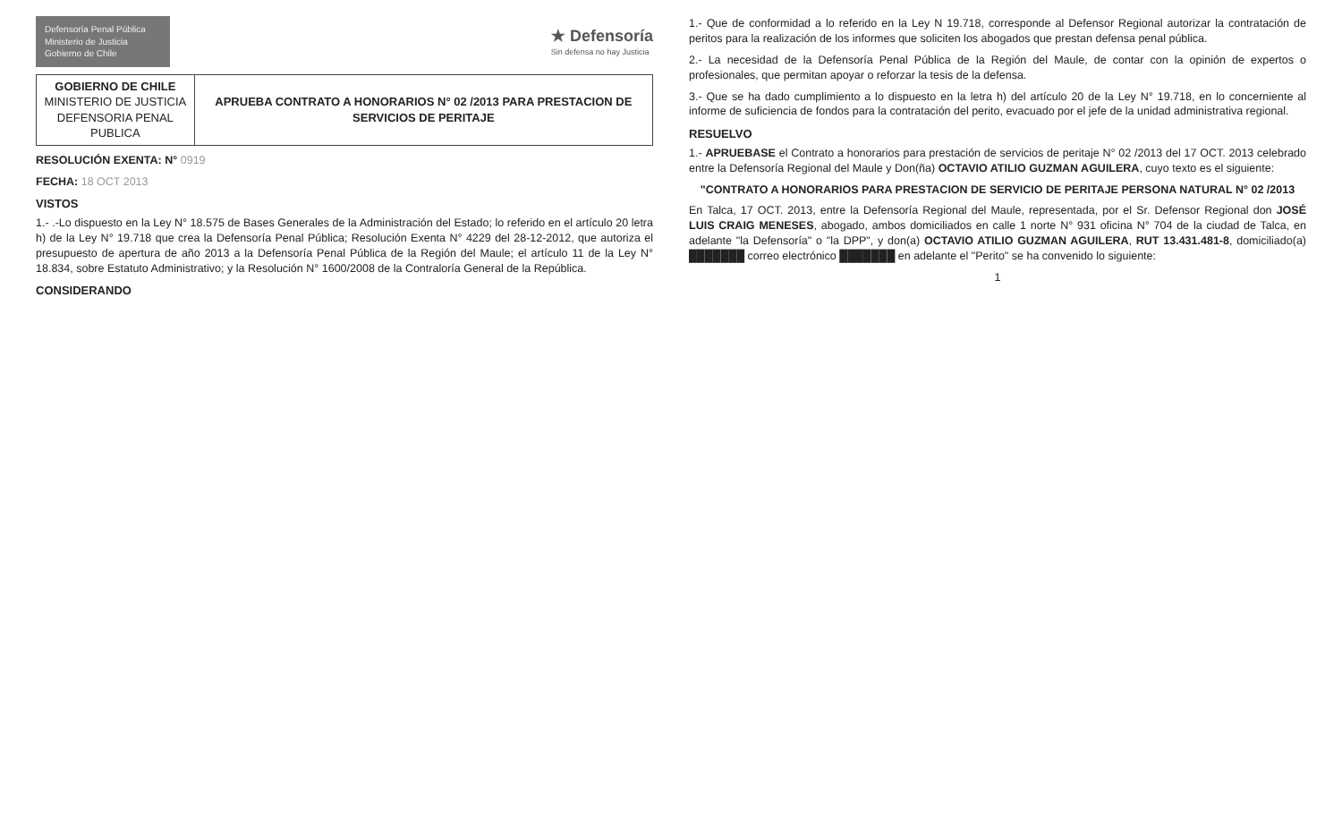Defensoría Penal Pública
Ministerio de Justicia
Gobierno de Chile
★ Defensoría
Sin defensa no hay Justicia
| GOBIERNO DE CHILE MINISTERIO DE JUSTICIA DEFENSORIA PENAL PUBLICA | APRUEBA CONTRATO A HONORARIOS N° 02 /2013 PARA PRESTACION DE SERVICIOS DE PERITAJE |
RESOLUCIÓN EXENTA: N° 0919
FECHA: 18 OCT 2013
VISTOS
1.- .-Lo dispuesto en la Ley N° 18.575 de Bases Generales de la Administración del Estado; lo referido en el artículo 20 letra h) de la Ley N° 19.718 que crea la Defensoría Penal Pública; Resolución Exenta N° 4229 del 28-12-2012, que autoriza el presupuesto de apertura de año 2013 a la Defensoría Penal Pública de la Región del Maule; el artículo 11 de la Ley N° 18.834, sobre Estatuto Administrativo; y la Resolución N° 1600/2008 de la Contraloría General de la República.
CONSIDERANDO
1.- Que de conformidad a lo referido en la Ley N 19.718, corresponde al Defensor Regional autorizar la contratación de peritos para la realización de los informes que soliciten los abogados que prestan defensa penal pública.
2.- La necesidad de la Defensoría Penal Pública de la Región del Maule, de contar con la opinión de expertos o profesionales, que permitan apoyar o reforzar la tesis de la defensa.
3.- Que se ha dado cumplimiento a lo dispuesto en la letra h) del artículo 20 de la Ley N° 19.718, en lo concerniente al informe de suficiencia de fondos para la contratación del perito, evacuado por el jefe de la unidad administrativa regional.
RESUELVO
1.- APRUEBASE el Contrato a honorarios para prestación de servicios de peritaje N° 02 /2013 del 17 OCT. 2013 celebrado entre la Defensoría Regional del Maule y Don(ña) OCTAVIO ATILIO GUZMAN AGUILERA, cuyo texto es el siguiente:
"CONTRATO A HONORARIOS PARA PRESTACION DE SERVICIO DE PERITAJE PERSONA NATURAL N° 02 /2013
En Talca, 17 OCT. 2013, entre la Defensoría Regional del Maule, representada, por el Sr. Defensor Regional don JOSÉ LUIS CRAIG MENESES, abogado, ambos domiciliados en calle 1 norte N° 931 oficina N° 704 de la ciudad de Talca, en adelante "la Defensoría" o "la DPP", y don(a) OCTAVIO ATILIO GUZMAN AGUILERA, RUT 13.431.481-8, domiciliado(a) ███████ correo electrónico ███████ en adelante el "Perito" se ha convenido lo siguiente:
1